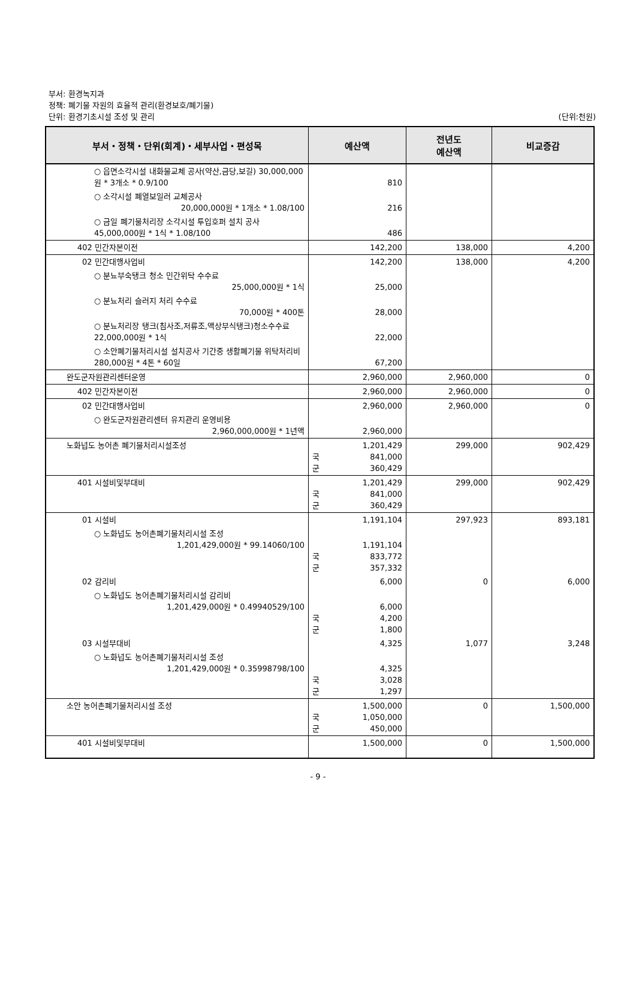부서: 환경녹지과
정책: 폐기물 자원의 효율적 관리(환경보호/폐기물)
단위: 환경기초시설 조성 및 관리
(단위:천원)
| 부서・정책・단위(회계)・세부사업・편성목 | 예산액 | 전년도 예산액 | 비교증감 |
| --- | --- | --- | --- |
| ○ 읍면소각시설 내화물교체 공사(약산,금당,보길) 30,000,000원 * 3개소 * 0.9/100 | 810 | | |
| ○ 소각시설 폐열보일러 교체공사 20,000,000원 * 1개소 * 1.08/100 | 216 | | |
| ○ 금일 폐기물처리장 소각시설 투입호퍼 설치 공사 45,000,000원 * 1식 * 1.08/100 | 486 | | |
| 402 민간자본이전 | 142,200 | 138,000 | 4,200 |
| 02 민간대행사업비 | 142,200 | 138,000 | 4,200 |
| ○ 분뇨부숙탱크 청소 민간위탁 수수료 25,000,000원 * 1식 | 25,000 | | |
| ○ 분뇨처리 슬러지 처리 수수료 70,000원 * 400톤 | 28,000 | | |
| ○ 분뇨처리장 탱크(침사조,저류조,액상부식탱크)청소수수료 22,000,000원 * 1식 | 22,000 | | |
| ○ 소안폐기물처리시설 설치공사 기간중 생활폐기물 위탁처리비 280,000원 * 4톤 * 60일 | 67,200 | | |
| 완도군자원관리센터운영 | 2,960,000 | 2,960,000 | 0 |
| 402 민간자본이전 | 2,960,000 | 2,960,000 | 0 |
| 02 민간대행사업비 | 2,960,000 | 2,960,000 | 0 |
| ○ 완도군자원관리센터 유지관리 운영비용 2,960,000,000원 * 1년액 | 2,960,000 | | |
| 노화넙도 농어촌 폐기물처리시설조성 | 1,201,429 국 841,000 군 360,429 | 299,000 | 902,429 |
| 401 시설비및부대비 | 1,201,429 국 841,000 군 360,429 | 299,000 | 902,429 |
| 01 시설비 | 1,191,104 | 297,923 | 893,181 |
| ○ 노화넙도 농어촌폐기물처리시설 조성 1,201,429,000원 * 99.14060/100 | 1,191,104 국 833,772 군 357,332 | | |
| 02 감리비 | 6,000 | 0 | 6,000 |
| ○ 노화넙도 농어촌폐기물처리시설 감리비 1,201,429,000원 * 0.49940529/100 | 6,000 국 4,200 군 1,800 | | |
| 03 시설부대비 | 4,325 | 1,077 | 3,248 |
| ○ 노화넙도 농어촌폐기물처리시설 조성 1,201,429,000원 * 0.35998798/100 | 4,325 국 3,028 군 1,297 | | |
| 소안 농어촌폐기물처리시설 조성 | 1,500,000 국 1,050,000 군 450,000 | 0 | 1,500,000 |
| 401 시설비및부대비 | 1,500,000 | 0 | 1,500,000 |
- 9 -